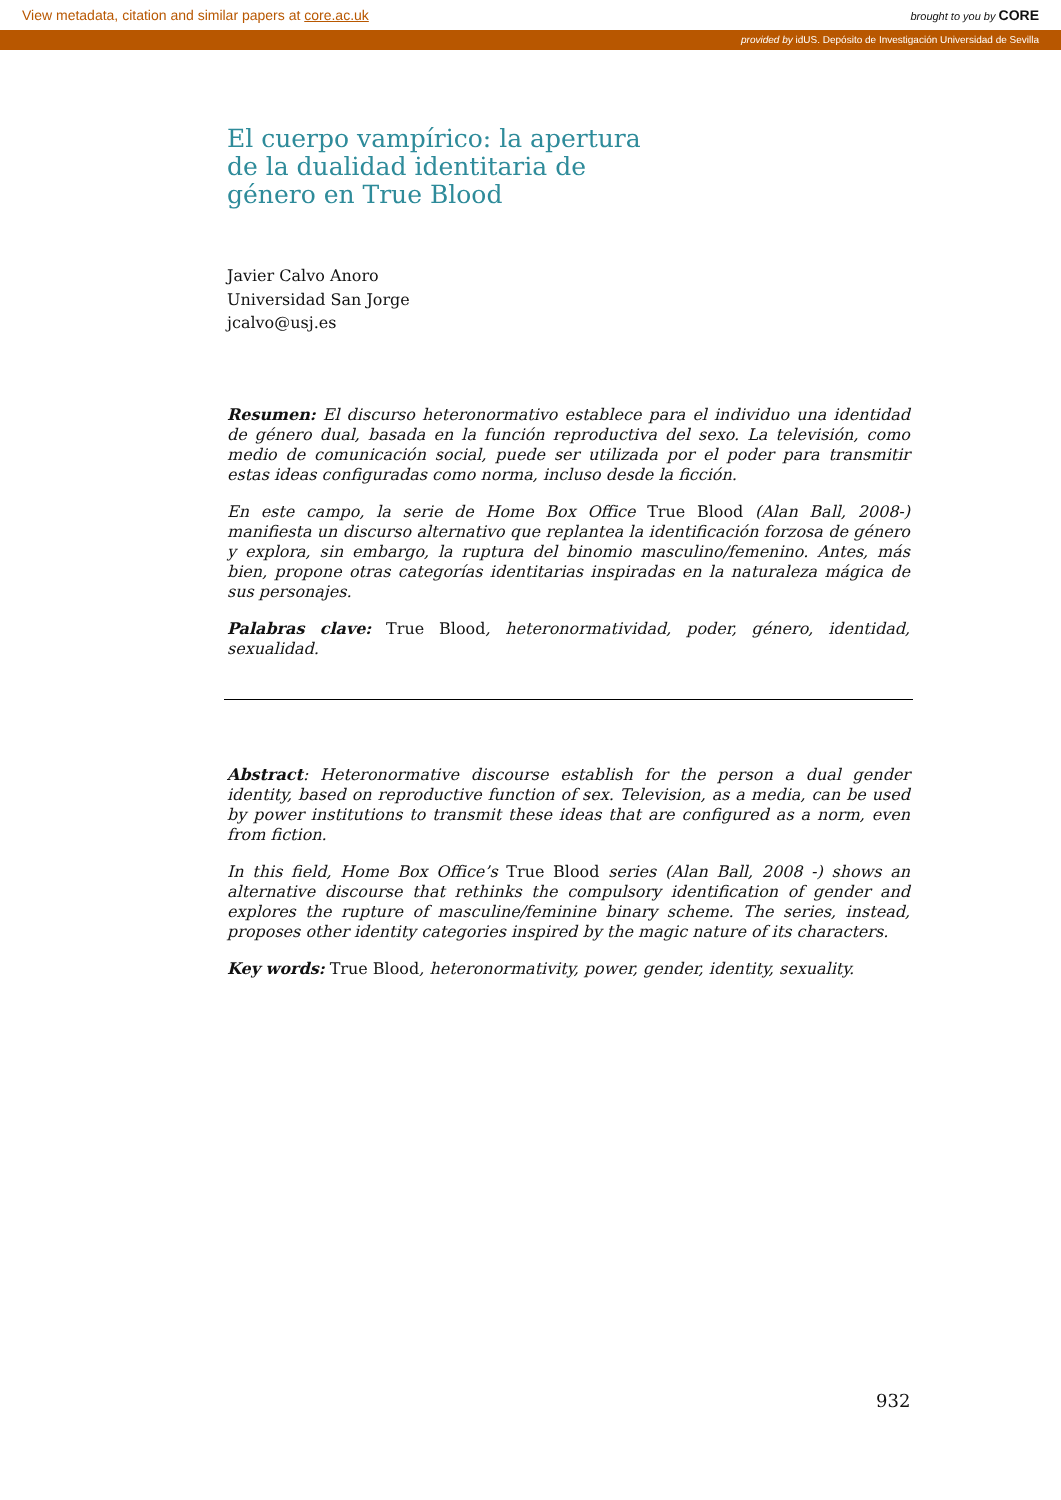View metadata, citation and similar papers at core.ac.uk brought to you by CORE
provided by idUS. Depósito de Investigación Universidad de Sevilla
El cuerpo vampírico: la apertura de la dualidad identitaria de género en True Blood
Javier Calvo Anoro
Universidad San Jorge
jcalvo@usj.es
Resumen: El discurso heteronormativo establece para el individuo una identidad de género dual, basada en la función reproductiva del sexo. La televisión, como medio de comunicación social, puede ser utilizada por el poder para transmitir estas ideas configuradas como norma, incluso desde la ficción.
En este campo, la serie de Home Box Office True Blood (Alan Ball, 2008-) manifiesta un discurso alternativo que replantea la identificación forzosa de género y explora, sin embargo, la ruptura del binomio masculino/femenino. Antes, más bien, propone otras categorías identitarias inspiradas en la naturaleza mágica de sus personajes.
Palabras clave: True Blood, heteronormatividad, poder, género, identidad, sexualidad.
Abstract: Heteronormative discourse establish for the person a dual gender identity, based on reproductive function of sex. Television, as a media, can be used by power institutions to transmit these ideas that are configured as a norm, even from fiction.
In this field, Home Box Office’s True Blood series (Alan Ball, 2008 -) shows an alternative discourse that rethinks the compulsory identification of gender and explores the rupture of masculine/feminine binary scheme. The series, instead, proposes other identity categories inspired by the magic nature of its characters.
Key words: True Blood, heteronormativity, power, gender, identity, sexuality.
932